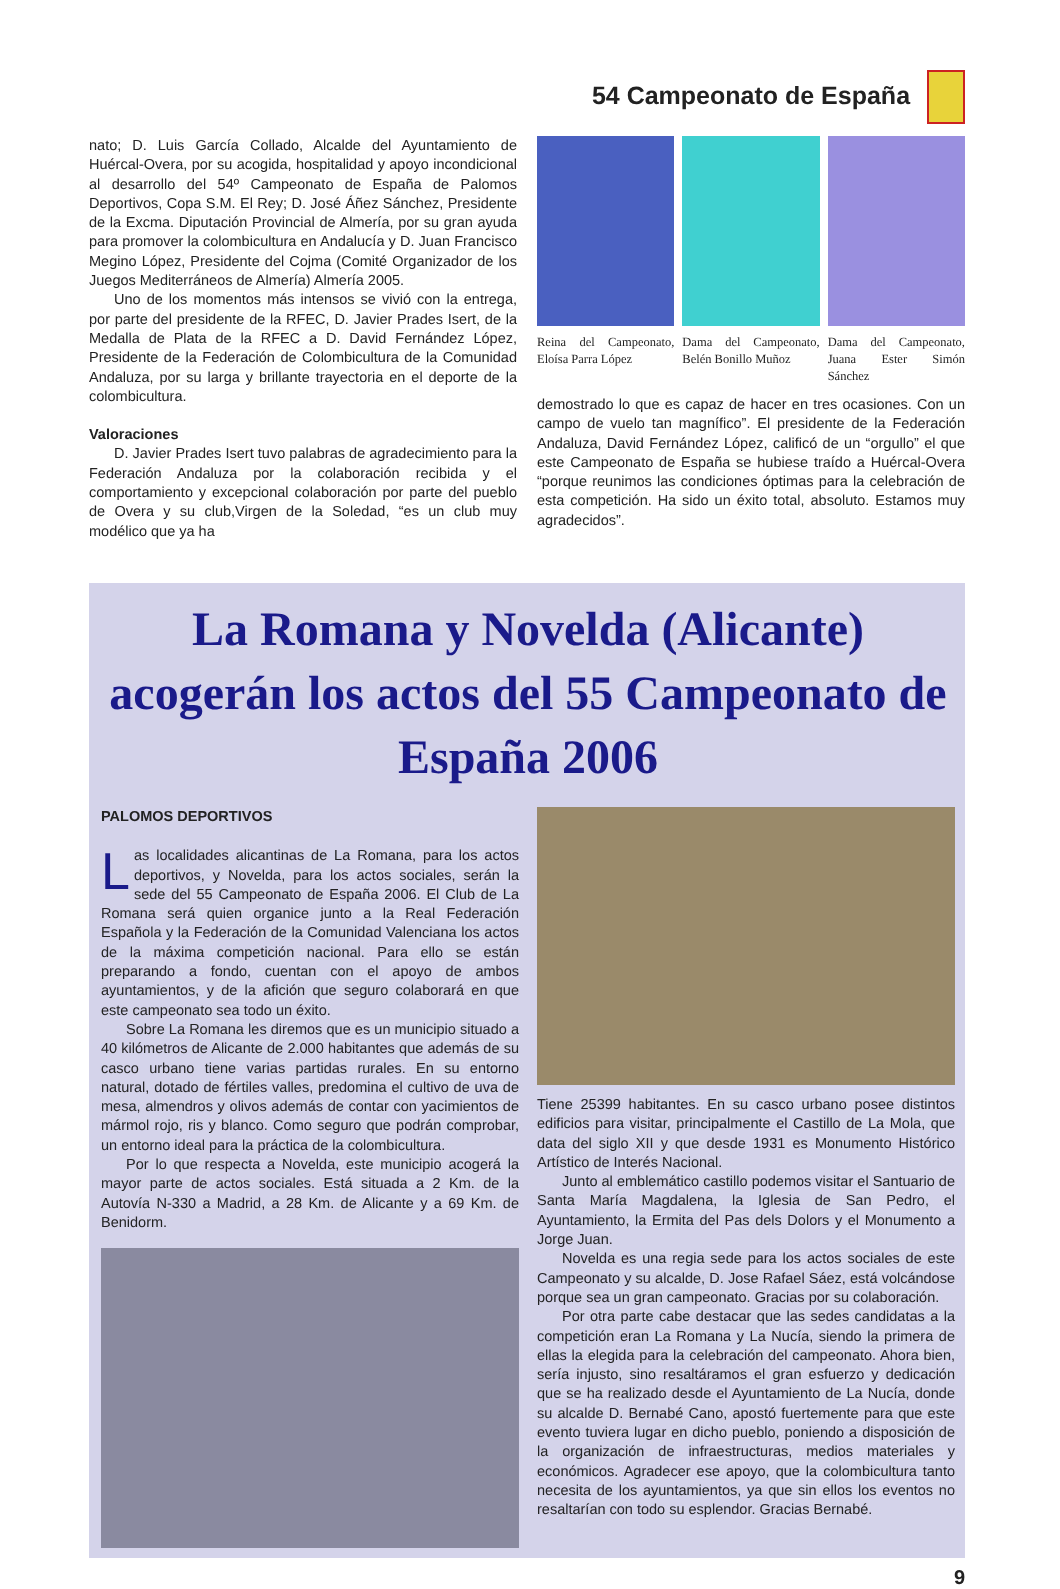54 Campeonato de España
nato; D. Luis García Collado, Alcalde del Ayuntamiento de Huércal-Overa, por su acogida, hospitalidad y apoyo incondicional al desarrollo del 54º Campeonato de España de Palomos Deportivos, Copa S.M. El Rey; D. José Áñez Sánchez, Presidente de la Excma. Diputación Provincial de Almería, por su gran ayuda para promover la colombicultura en Andalucía y D. Juan Francisco Megino López, Presidente del Cojma (Comité Organizador de los Juegos Mediterráneos de Almería) Almería 2005.
Uno de los momentos más intensos se vivió con la entrega, por parte del presidente de la RFEC, D. Javier Prades Isert, de la Medalla de Plata de la RFEC a D. David Fernández López, Presidente de la Federación de Colombicultura de la Comunidad Andaluza, por su larga y brillante trayectoria en el deporte de la colombicultura.
Valoraciones
D. Javier Prades Isert tuvo palabras de agradecimiento para la Federación Andaluza por la colaboración recibida y el comportamiento y excepcional colaboración por parte del pueblo de Overa y su club,Virgen de la Soledad, “es un club muy modélico que ya ha
Reina del Campeonato, Eloísa Parra López
Dama del Campeonato, Belén Bonillo Muñoz
Dama del Campeonato, Juana Ester Simón Sánchez
demostrado lo que es capaz de hacer en tres ocasiones. Con un campo de vuelo tan magnífico”. El presidente de la Federación Andaluza, David Fernández López, calificó de un “orgullo” el que este Campeonato de España se hubiese traído a Huércal-Overa “porque reunimos las condiciones óptimas para la celebración de esta competición. Ha sido un éxito total, absoluto. Estamos muy agradecidos”.
La Romana y Novelda (Alicante) acogerán los actos del 55 Campeonato de España 2006
PALOMOS DEPORTIVOS
Las localidades alicantinas de La Romana, para los actos deportivos, y Novelda, para los actos sociales, serán la sede del 55 Campeonato de España 2006. El Club de La Romana será quien organice junto a la Real Federación Española y la Federación de la Comunidad Valenciana los actos de la máxima competición nacional. Para ello se están preparando a fondo, cuentan con el apoyo de ambos ayuntamientos, y de la afición que seguro colaborará en que este campeonato sea todo un éxito.
Sobre La Romana les diremos que es un municipio situado a 40 kilómetros de Alicante de 2.000 habitantes que además de su casco urbano tiene varias partidas rurales. En su entorno natural, dotado de fértiles valles, predomina el cultivo de uva de mesa, almendros y olivos además de contar con yacimientos de mármol rojo, ris y blanco. Como seguro que podrán comprobar, un entorno ideal para la práctica de la colombicultura.
Por lo que respecta a Novelda, este municipio acogerá la mayor parte de actos sociales. Está situada a 2 Km. de la Autovía N-330 a Madrid, a 28 Km. de Alicante y a 69 Km. de Benidorm.
Tiene 25399 habitantes. En su casco urbano posee distintos edificios para visitar, principalmente el Castillo de La Mola, que data del siglo XII y que desde 1931 es Monumento Histórico Artístico de Interés Nacional.
Junto al emblemático castillo podemos visitar el Santuario de Santa María Magdalena, la Iglesia de San Pedro, el Ayuntamiento, la Ermita del Pas dels Dolors y el Monumento a Jorge Juan.
Novelda es una regia sede para los actos sociales de este Campeonato y su alcalde, D. Jose Rafael Sáez, está volcándose porque sea un gran campeonato. Gracias por su colaboración.
Por otra parte cabe destacar que las sedes candidatas a la competición eran La Romana y La Nucía, siendo la primera de ellas la elegida para la celebración del campeonato. Ahora bien, sería injusto, sino resaltáramos el gran esfuerzo y dedicación que se ha realizado desde el Ayuntamiento de La Nucía, donde su alcalde D. Bernabé Cano, apostó fuertemente para que este evento tuviera lugar en dicho pueblo, poniendo a disposición de la organización de infraestructuras, medios materiales y económicos. Agradecer ese apoyo, que la colombicultura tanto necesita de los ayuntamientos, ya que sin ellos los eventos no resaltarían con todo su esplendor. Gracias Bernabé.
9